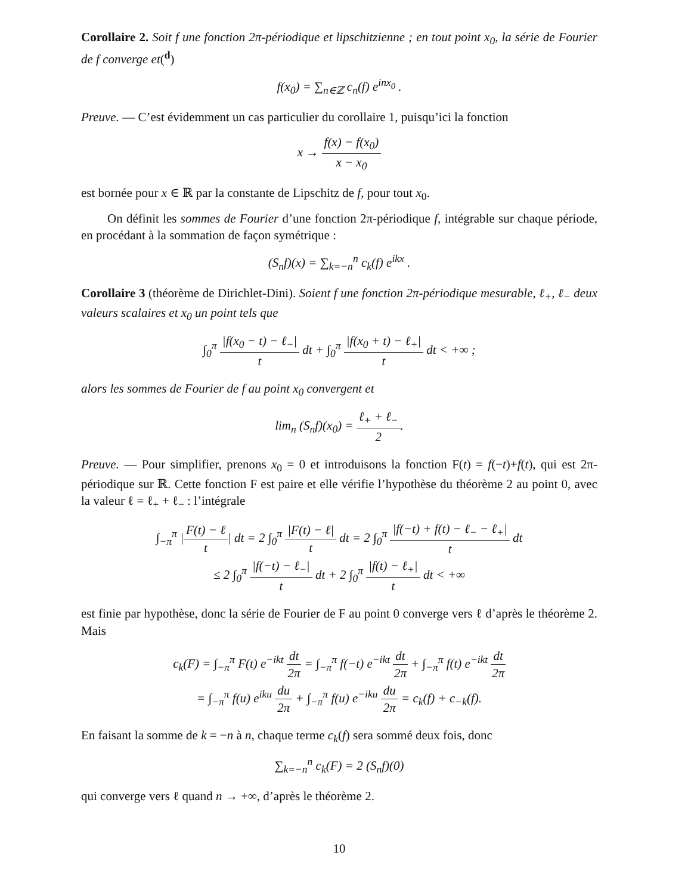Corollaire 2. Soit f une fonction 2π-périodique et lipschitzienne ; en tout point x<sub>0</sub>, la série de Fourier de f converge et(<sup>d</sup>)
f(x<sub>0</sub>) = ∑<sub>n∈ℤ</sub> c<sub>n</sub>(f) e<sup>inx<sub>0</sub></sup> .
Preuve. — C’est évidemment un cas particulier du corollaire 1, puisqu’ici la fonction
x → f(x) − f(x<sub>0</sub>) x − x<sub>0</sub>
est bornée pour x ∈ ℝ par la constante de Lipschitz de f, pour tout x<sub>0</sub>.
On définit les sommes de Fourier d’une fonction 2π-périodique f, intégrable sur chaque période, en procédant à la sommation de façon symétrique :
(S<sub>n</sub>f)(x) = ∑<sub>k=−n</sub><sup>n</sup> c<sub>k</sub>(f) e<sup>ikx</sup> .
Corollaire 3 (théorème de Dirichlet-Dini). Soient f une fonction 2π-périodique mesurable, ℓ<sub>+</sub>, ℓ<sub>−</sub> deux valeurs scalaires et x<sub>0</sub> un point tels que
∫<sub>0</sub><sup>π</sup> |f(x<sub>0</sub> − t) − ℓ<sub>−</sub>| t dt + ∫<sub>0</sub><sup>π</sup> |f(x<sub>0</sub> + t) − ℓ<sub>+</sub>| t dt < +∞ ;
alors les sommes de Fourier de f au point x<sub>0</sub> convergent et
lim<sub>n</sub> (S<sub>n</sub>f)(x<sub>0</sub>) = ℓ<sub>+</sub> + ℓ<sub>−</sub> 2.
Preuve. — Pour simplifier, prenons x<sub>0</sub> = 0 et introduisons la fonction F(t) = f(−t)+f(t), qui est 2π-périodique sur ℝ. Cette fonction F est paire et elle vérifie l’hypothèse du théorème 2 au point 0, avec la valeur ℓ = ℓ<sub>+</sub> + ℓ<sub>−</sub> : l’intégrale
∫<sub>−π</sub><sup>π</sup> |F(t) − ℓ t| dt = 2 ∫<sub>0</sub><sup>π</sup> |F(t) − ℓ| t dt = 2 ∫<sub>0</sub><sup>π</sup> |f(−t) + f(t) − ℓ<sub>−</sub> − ℓ<sub>+</sub>| t dt
≤ 2 ∫<sub>0</sub><sup>π</sup> |f(−t) − ℓ<sub>−</sub>| t dt + 2 ∫<sub>0</sub><sup>π</sup> |f(t) − ℓ<sub>+</sub>| t dt < +∞
est finie par hypothèse, donc la série de Fourier de F au point 0 converge vers ℓ d’après le théorème 2. Mais
c<sub>k</sub>(F) = ∫<sub>−π</sub><sup>π</sup> F(t) e<sup>−ikt</sup> dt 2π = ∫<sub>−π</sub><sup>π</sup> f(−t) e<sup>−ikt</sup> dt 2π + ∫<sub>−π</sub><sup>π</sup> f(t) e<sup>−ikt</sup> dt 2π
= ∫<sub>−π</sub><sup>π</sup> f(u) e<sup>iku</sup> du 2π + ∫<sub>−π</sub><sup>π</sup> f(u) e<sup>−iku</sup> du 2π = c<sub>k</sub>(f) + c<sub>−k</sub>(f).
En faisant la somme de k = −n à n, chaque terme c<sub>k</sub>(f) sera sommé deux fois, donc
∑<sub>k=−n</sub><sup>n</sup> c<sub>k</sub>(F) = 2 (S<sub>n</sub>f)(0)
qui converge vers ℓ quand n → +∞, d’après le théorème 2.
10